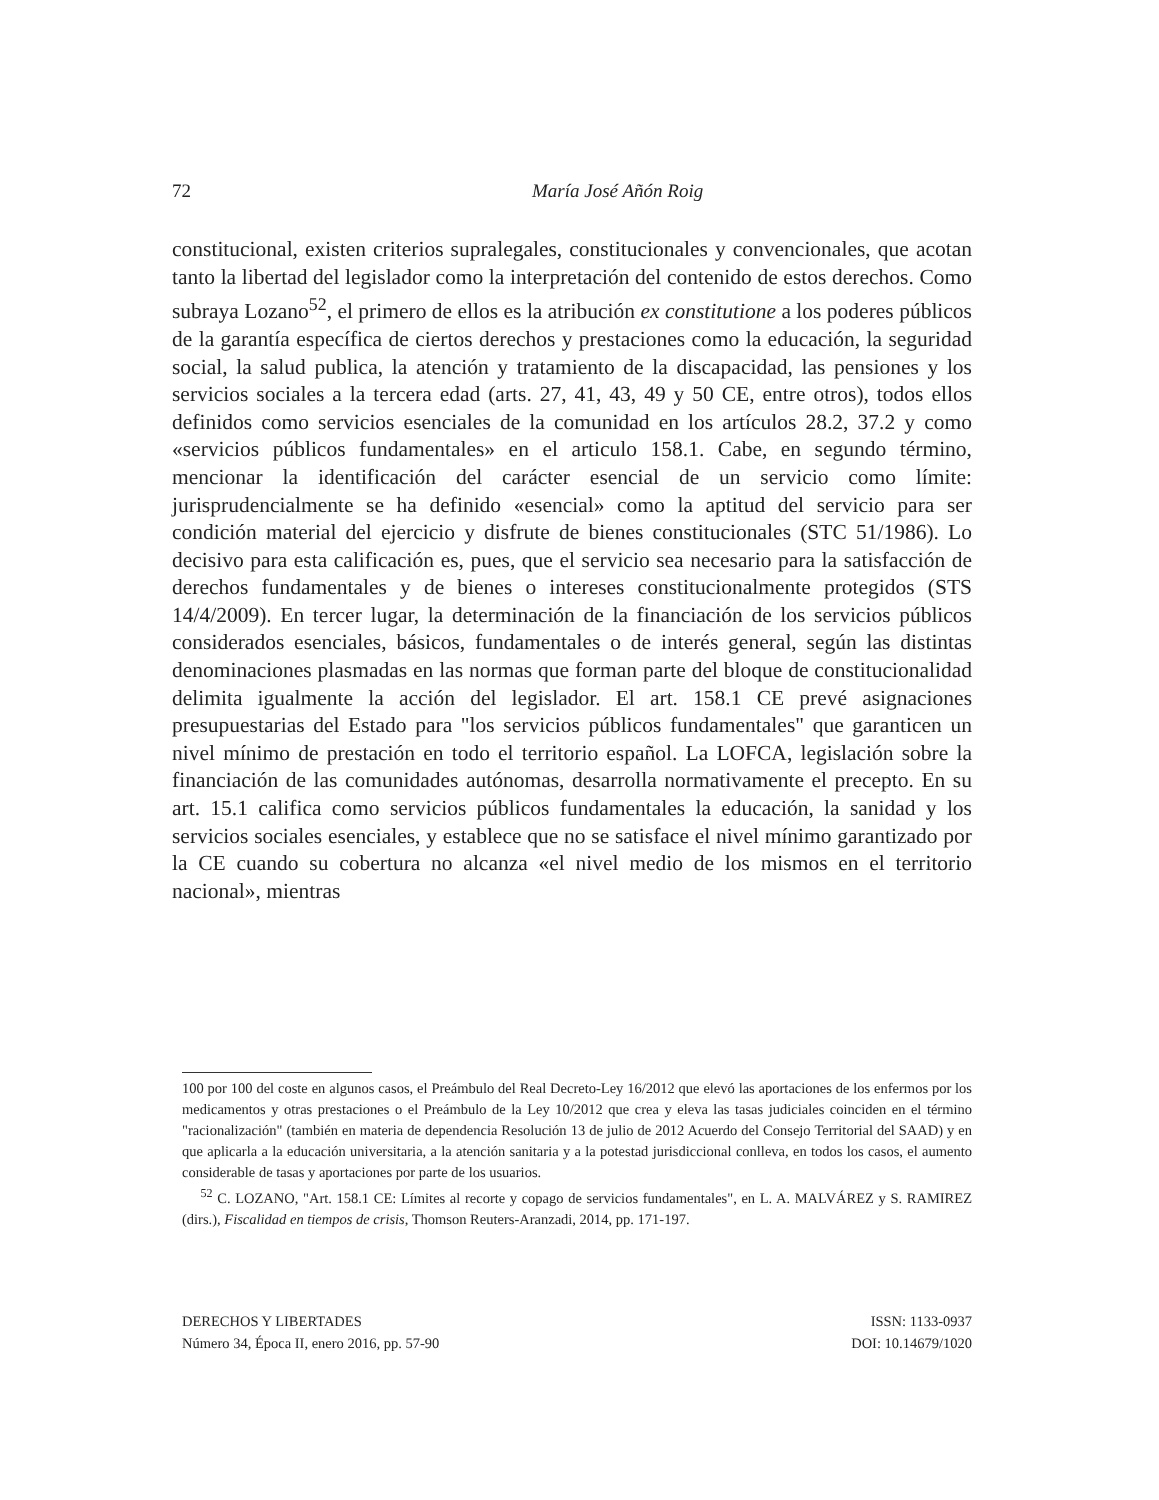72 María José Añón Roig
constitucional, existen criterios supralegales, constitucionales y convencionales, que acotan tanto la libertad del legislador como la interpretación del contenido de estos derechos. Como subraya Lozano<sup>52</sup>, el primero de ellos es la atribución ex constitutione a los poderes públicos de la garantía específica de ciertos derechos y prestaciones como la educación, la seguridad social, la salud publica, la atención y tratamiento de la discapacidad, las pensiones y los servicios sociales a la tercera edad (arts. 27, 41, 43, 49 y 50 CE, entre otros), todos ellos definidos como servicios esenciales de la comunidad en los artículos 28.2, 37.2 y como «servicios públicos fundamentales» en el articulo 158.1. Cabe, en segundo término, mencionar la identificación del carácter esencial de un servicio como límite: jurisprudencialmente se ha definido «esencial» como la aptitud del servicio para ser condición material del ejercicio y disfrute de bienes constitucionales (STC 51/1986). Lo decisivo para esta calificación es, pues, que el servicio sea necesario para la satisfacción de derechos fundamentales y de bienes o intereses constitucionalmente protegidos (STS 14/4/2009). En tercer lugar, la determinación de la financiación de los servicios públicos considerados esenciales, básicos, fundamentales o de interés general, según las distintas denominaciones plasmadas en las normas que forman parte del bloque de constitucionalidad delimita igualmente la acción del legislador. El art. 158.1 CE prevé asignaciones presupuestarias del Estado para "los servicios públicos fundamentales" que garanticen un nivel mínimo de prestación en todo el territorio español. La LOFCA, legislación sobre la financiación de las comunidades autónomas, desarrolla normativamente el precepto. En su art. 15.1 califica como servicios públicos fundamentales la educación, la sanidad y los servicios sociales esenciales, y establece que no se satisface el nivel mínimo garantizado por la CE cuando su cobertura no alcanza «el nivel medio de los mismos en el territorio nacional», mientras
100 por 100 del coste en algunos casos, el Preámbulo del Real Decreto-Ley 16/2012 que elevó las aportaciones de los enfermos por los medicamentos y otras prestaciones o el Preámbulo de la Ley 10/2012 que crea y eleva las tasas judiciales coinciden en el término "racionalización" (también en materia de dependencia Resolución 13 de julio de 2012 Acuerdo del Consejo Territorial del SAAD) y en que aplicarla a la educación universitaria, a la atención sanitaria y a la potestad jurisdiccional conlleva, en todos los casos, el aumento considerable de tasas y aportaciones por parte de los usuarios.
<sup>52</sup> C. LOZANO, "Art. 158.1 CE: Límites al recorte y copago de servicios fundamentales", en L. A. MALVÁREZ y S. RAMIREZ (dirs.), Fiscalidad en tiempos de crisis, Thomson Reuters-Aranzadi, 2014, pp. 171-197.
DERECHOS Y LIBERTADES
Número 34, Época II, enero 2016, pp. 57-90
ISSN: 1133-0937
DOI: 10.14679/1020